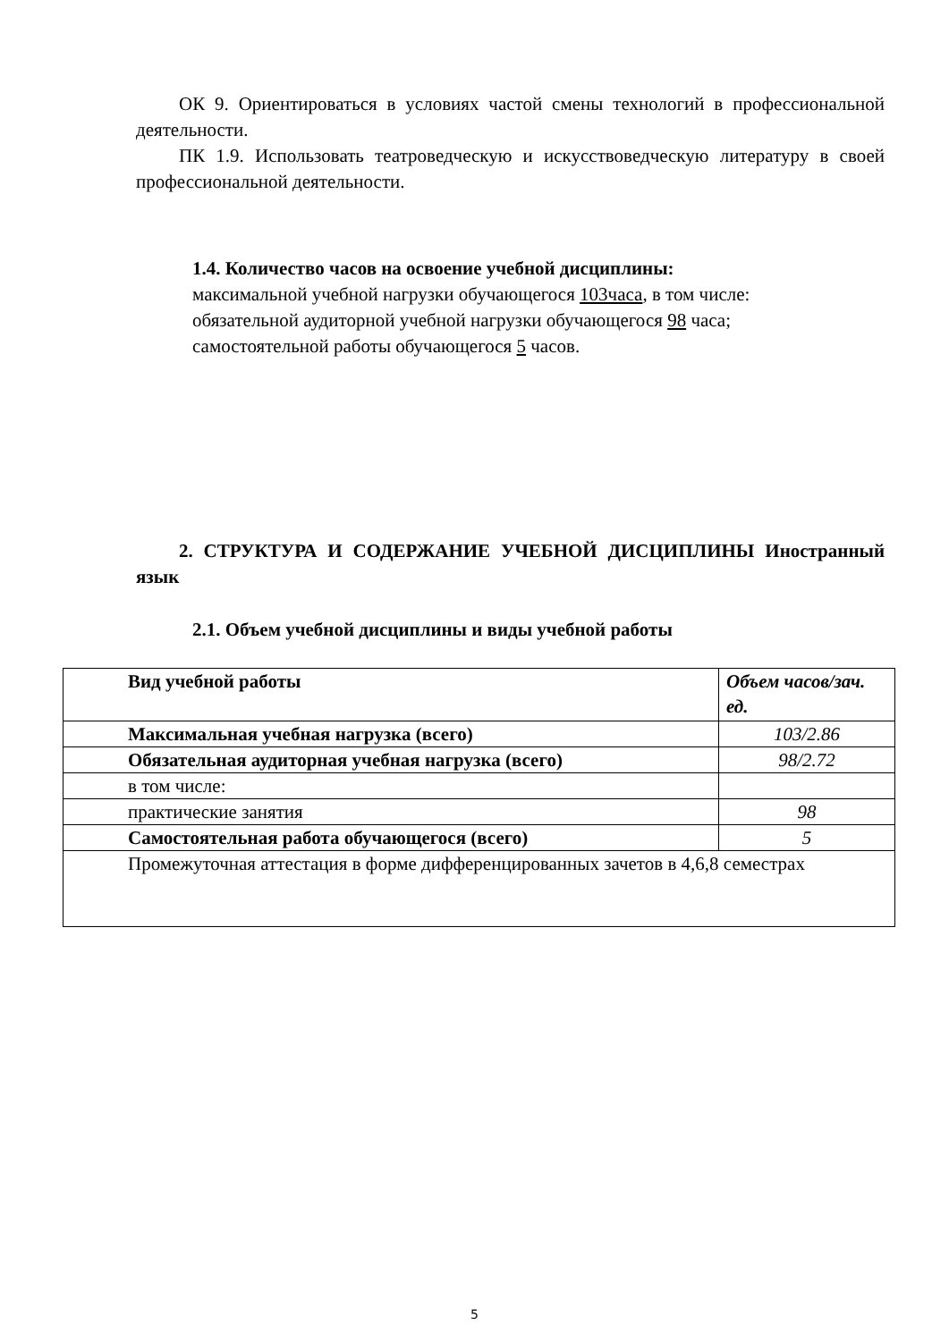ОК 9. Ориентироваться в условиях частой смены технологий в профессиональной деятельности.
ПК 1.9. Использовать театроведческую и искусствоведческую литературу в своей профессиональной деятельности.
1.4. Количество часов на освоение учебной дисциплины:
максимальной учебной нагрузки обучающегося 103часа, в том числе:
обязательной аудиторной учебной нагрузки обучающегося 98 часа;
самостоятельной работы обучающегося 5 часов.
2. СТРУКТУРА И СОДЕРЖАНИЕ УЧЕБНОЙ ДИСЦИПЛИНЫ Иностранный язык
2.1. Объем учебной дисциплины и виды учебной работы
| Вид учебной работы | Объем часов/зач. ед. |
| Максимальная учебная нагрузка (всего) | 103/2.86 |
| Обязательная аудиторная учебная нагрузка (всего) | 98/2.72 |
| в том числе: | |
| практические занятия | 98 |
| Самостоятельная работа обучающегося (всего) | 5 |
| Промежуточная аттестация в форме дифференцированных зачетов в 4,6,8 семестрах | |
5